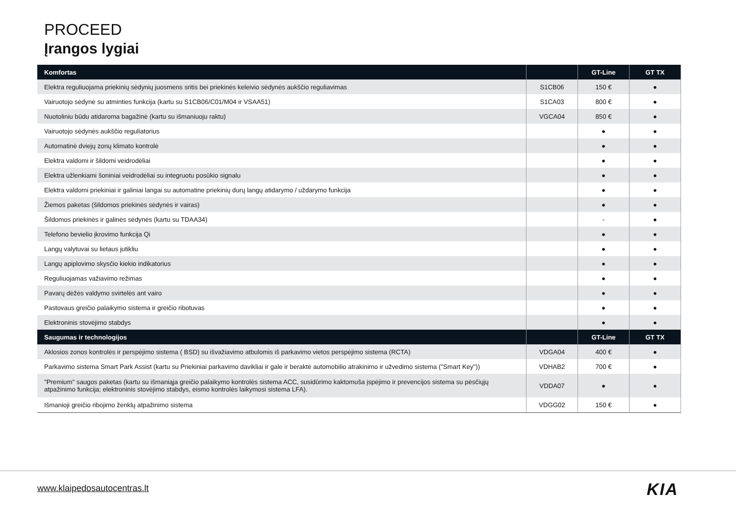PROCEED
Įrangos lygiai
| Komfortas | | GT-Line | GT TX |
| --- | --- | --- | --- |
| Elektra reguliuojama priekinių sėdynių juosmens sritis bei priekinės keleivio sėdynės aukščio reguliavimas | S1CB06 | 150 € | ● |
| Vairuotojo sėdynė su atminties funkcija (kartu su S1CB06/C01/M04 ir VSAA51) | S1CA03 | 800 € | ● |
| Nuotoliniu būdu atidaroma bagažinė (kartu su išmaniuoju raktu) | VGCA04 | 850 € | ● |
| Vairuotojo sėdynės aukščio reguliatorius | | ● | ● |
| Automatinė dviejų zonų klimato kontrolė | | ● | ● |
| Elektra valdomi ir šildomi veidrodėliai | | ● | ● |
| Elektra užlenkiami šoniniai veidrodėliai su integruotu posūkio signalu | | ● | ● |
| Elektra valdomi priekiniai ir galiniai langai su automatine priekinių durų langų atidarymo / uždarymo funkcija | | ● | ● |
| Žiemos paketas (šildomos priekinės sėdynės ir vairas) | | ● | ● |
| Šildomos priekinės ir galinės sėdynės (kartu su TDAA34) | | - | ● |
| Telefono bevielio įkrovimo funkcija Qi | | ● | ● |
| Langų valytuvai su lietaus jutikliu | | ● | ● |
| Langų apiplovimo skysčio kiekio indikatorius | | ● | ● |
| Reguliuojamas važiavimo režimas | | ● | ● |
| Pavarų dėžės valdymo svirtelės ant vairo | | ● | ● |
| Pastovaus greičio palaikymo sistema ir greičio ribotuvas | | ● | ● |
| Elektroninis stovėjimo stabdys | | ● | ● |
| Saugumas ir technologijos | | GT-Line | GT TX |
| Aklosios zonos kontrolės ir perspėjimo sistema ( BSD) su išvažiavimo atbulomis iš parkavimo vietos perspėjimo sistema (RCTA) | VDGA04 | 400 € | ● |
| Parkavimo sistema Smart Park Assist (kartu su Priekiniai parkavimo davikliai ir gale ir beraktė automobilio atrakinimo ir užvedimo sistema ("Smart Key")) | VDHAB2 | 700 € | ● |
| "Premium" saugos paketas (kartu su išmaniąja greičio palaikymo kontrolės sistema ACC, susidūrimo kaktomuša įspėjimo ir prevencijos sistema su pėsčiųjų atpažinimo funkcija; elektroninis stovėjimo stabdys, eismo kontrolės laikymosi sistema LFA). | VDDA07 | ● | ● |
| Išmanioji greičio ribojimo ženklų atpažinimo sistema | VDGG02 | 150 € | ● |
www.klaipedosautocentras.lt KIA